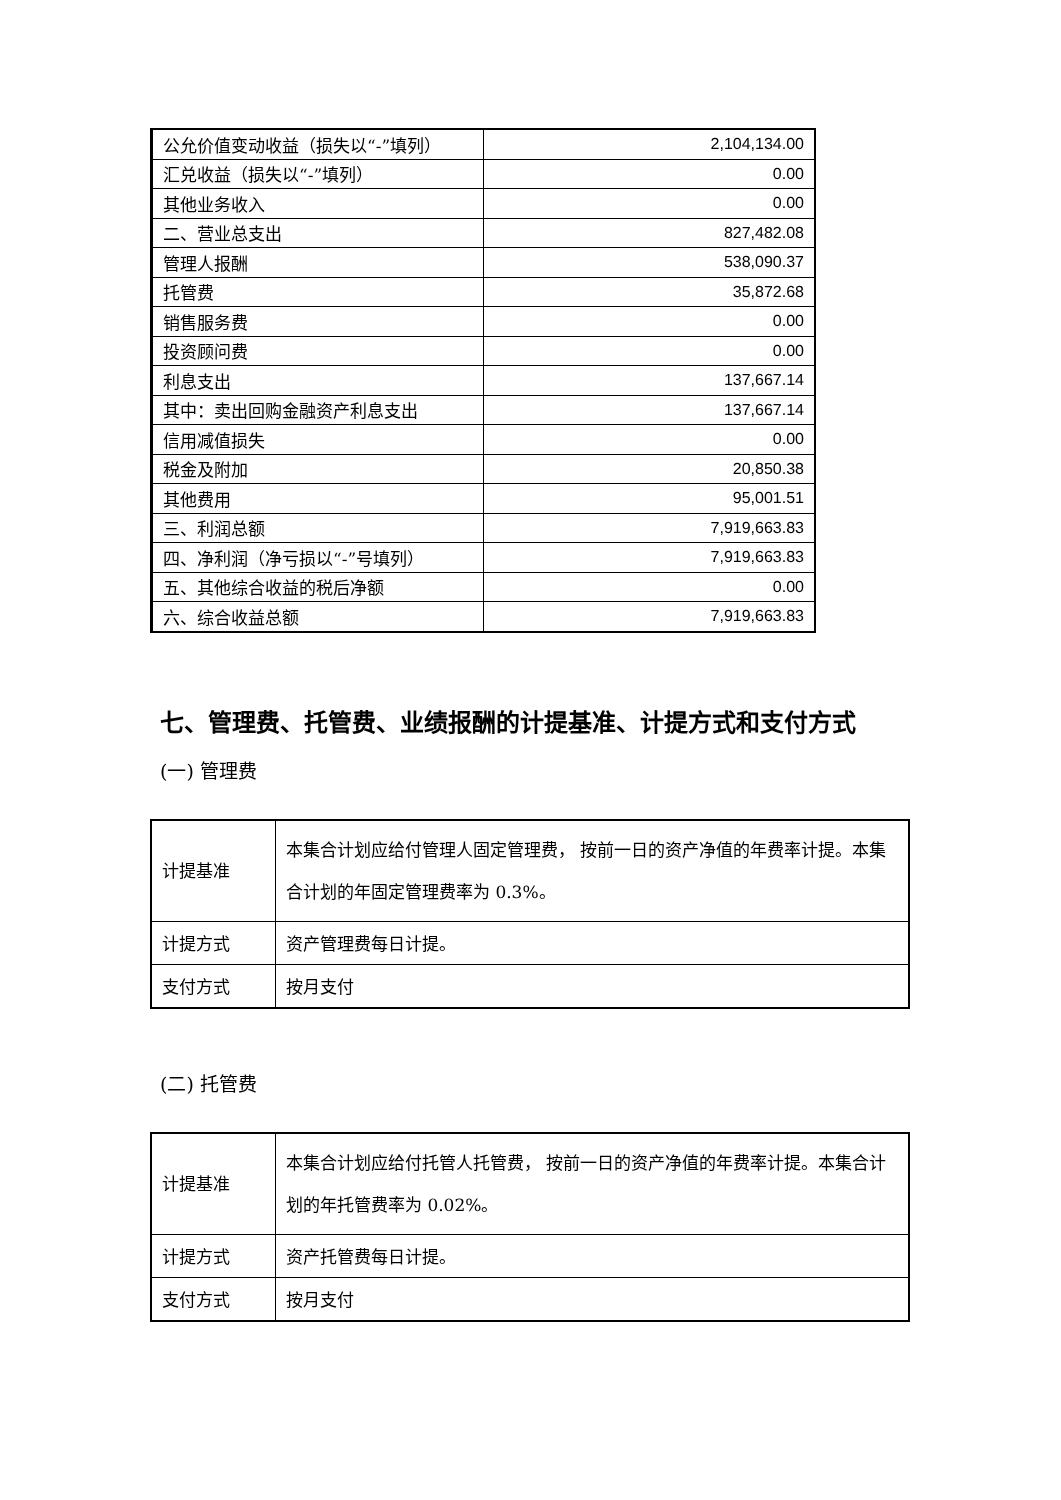| 公允价值变动收益（损失以“-”填列） | 2,104,134.00 |
| 汇兑收益（损失以“-”填列） | 0.00 |
| 其他业务收入 | 0.00 |
| 二、营业总支出 | 827,482.08 |
| 管理人报酬 | 538,090.37 |
| 托管费 | 35,872.68 |
| 销售服务费 | 0.00 |
| 投资顾问费 | 0.00 |
| 利息支出 | 137,667.14 |
| 其中：卖出回购金融资产利息支出 | 137,667.14 |
| 信用减值损失 | 0.00 |
| 税金及附加 | 20,850.38 |
| 其他费用 | 95,001.51 |
| 三、利润总额 | 7,919,663.83 |
| 四、净利润（净亏损以“-”号填列） | 7,919,663.83 |
| 五、其他综合收益的税后净额 | 0.00 |
| 六、综合收益总额 | 7,919,663.83 |
七、管理费、托管费、业绩报酬的计提基准、计提方式和支付方式
(一) 管理费
| 计提基准 | 本集合计划应给付管理人固定管理费， 按前一日的资产净值的年费率计提。本集合计划的年固定管理费率为 0.3%。 |
| 计提方式 | 资产管理费每日计提。 |
| 支付方式 | 按月支付 |
(二) 托管费
| 计提基准 | 本集合计划应给付托管人托管费， 按前一日的资产净值的年费率计提。本集合计划的年托管费率为 0.02%。 |
| 计提方式 | 资产托管费每日计提。 |
| 支付方式 | 按月支付 |